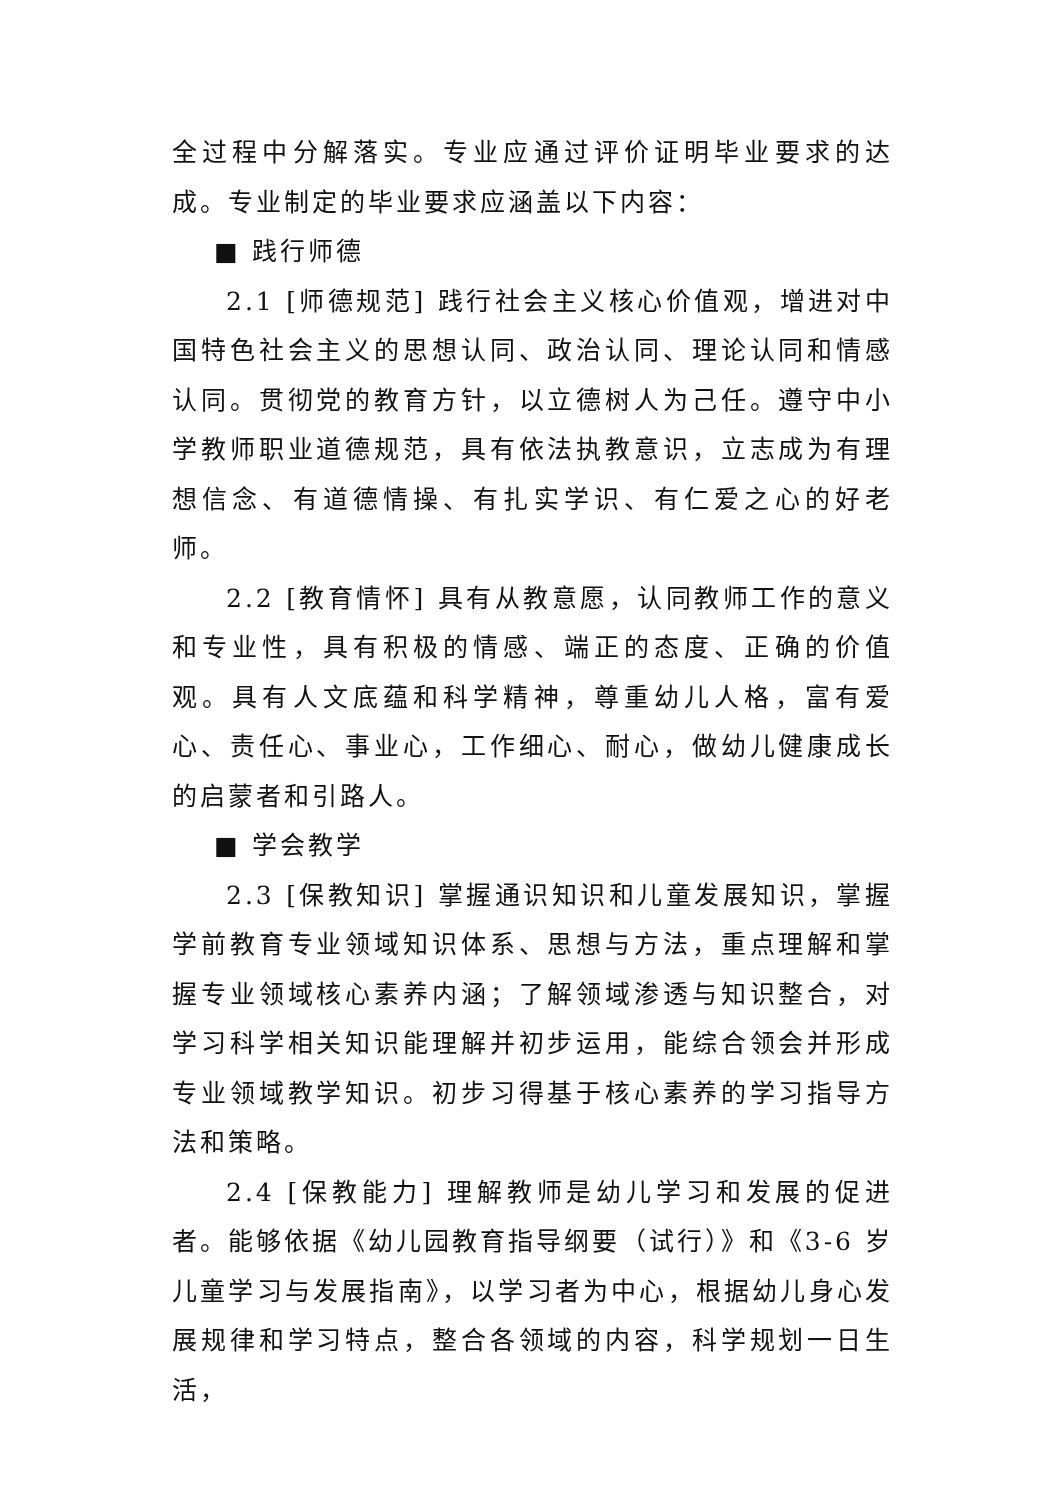全过程中分解落实。专业应通过评价证明毕业要求的达成。专业制定的毕业要求应涵盖以下内容：
■ 践行师德
2.1 [师德规范] 践行社会主义核心价值观，增进对中国特色社会主义的思想认同、政治认同、理论认同和情感认同。贯彻党的教育方针，以立德树人为己任。遵守中小学教师职业道德规范，具有依法执教意识，立志成为有理想信念、有道德情操、有扎实学识、有仁爱之心的好老师。
2.2 [教育情怀] 具有从教意愿，认同教师工作的意义和专业性，具有积极的情感、端正的态度、正确的价值观。具有人文底蕴和科学精神，尊重幼儿人格，富有爱心、责任心、事业心，工作细心、耐心，做幼儿健康成长的启蒙者和引路人。
■ 学会教学
2.3 [保教知识] 掌握通识知识和儿童发展知识，掌握学前教育专业领域知识体系、思想与方法，重点理解和掌握专业领域核心素养内涵；了解领域渗透与知识整合，对学习科学相关知识能理解并初步运用，能综合领会并形成专业领域教学知识。初步习得基于核心素养的学习指导方法和策略。
2.4 [保教能力] 理解教师是幼儿学习和发展的促进者。能够依据《幼儿园教育指导纲要（试行）》和《3-6 岁儿童学习与发展指南》，以学习者为中心，根据幼儿身心发展规律和学习特点，整合各领域的内容，科学规划一日生活，